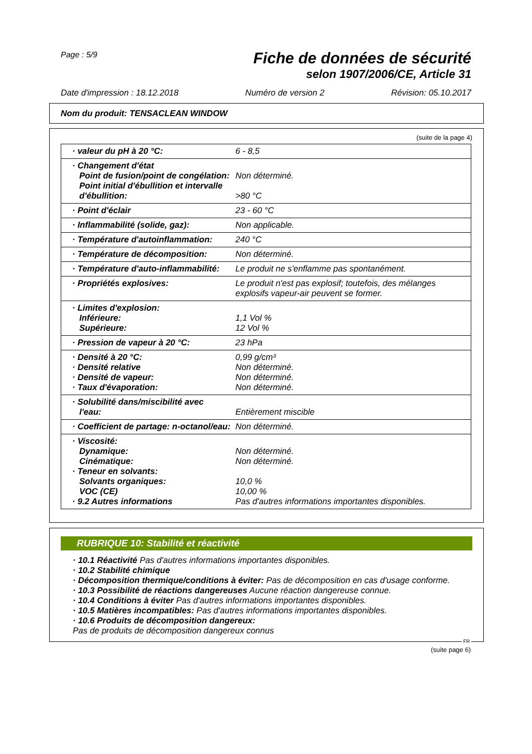Page : 5/9
Fiche de données de sécurité
selon 1907/2006/CE, Article 31
Date d'impression : 18.12.2018 Numéro de version 2 Révision: 05.10.2017
Nom du produit: TENSACLEAN WINDOW
(suite de la page 4)
| · valeur du pH à 20 °C: | 6 - 8,5 |
| · Changement d'état Point de fusion/point de congélation: Point initial d'ébullition et intervalle d'ébullition: | Non déterminé. >80 °C |
| · Point d'éclair | 23 - 60 °C |
| · Inflammabilité (solide, gaz): | Non applicable. |
| · Température d'autoinflammation: | 240 °C |
| · Température de décomposition: | Non déterminé. |
| · Température d'auto-inflammabilité: | Le produit ne s'enflamme pas spontanément. |
| · Propriétés explosives: | Le produit n'est pas explosif; toutefois, des mélanges explosifs vapeur-air peuvent se former. |
| · Limites d'explosion: Inférieure: Supérieure: | 1,1 Vol % 12 Vol % |
| · Pression de vapeur à 20 °C: | 23 hPa |
| · Densité à 20 °C: · Densité relative · Densité de vapeur: · Taux d'évaporation: | 0,99 g/cm³ Non déterminé. Non déterminé. Non déterminé. |
| · Solubilité dans/miscibilité avec l'eau: | Entièrement miscible |
| · Coefficient de partage: n-octanol/eau: | Non déterminé. |
| · Viscosité: Dynamique: Cinématique: · Teneur en solvants: Solvants organiques: VOC (CE) · 9.2 Autres informations | Non déterminé. Non déterminé. 10,0 % 10,00 % Pas d'autres informations importantes disponibles. |
RUBRIQUE 10: Stabilité et réactivité
· 10.1 Réactivité Pas d'autres informations importantes disponibles.
· 10.2 Stabilité chimique
· Décomposition thermique/conditions à éviter: Pas de décomposition en cas d'usage conforme.
· 10.3 Possibilité de réactions dangereuses Aucune réaction dangereuse connue.
· 10.4 Conditions à éviter Pas d'autres informations importantes disponibles.
· 10.5 Matières incompatibles: Pas d'autres informations importantes disponibles.
· 10.6 Produits de décomposition dangereux:
Pas de produits de décomposition dangereux connus
FR
(suite page 6)